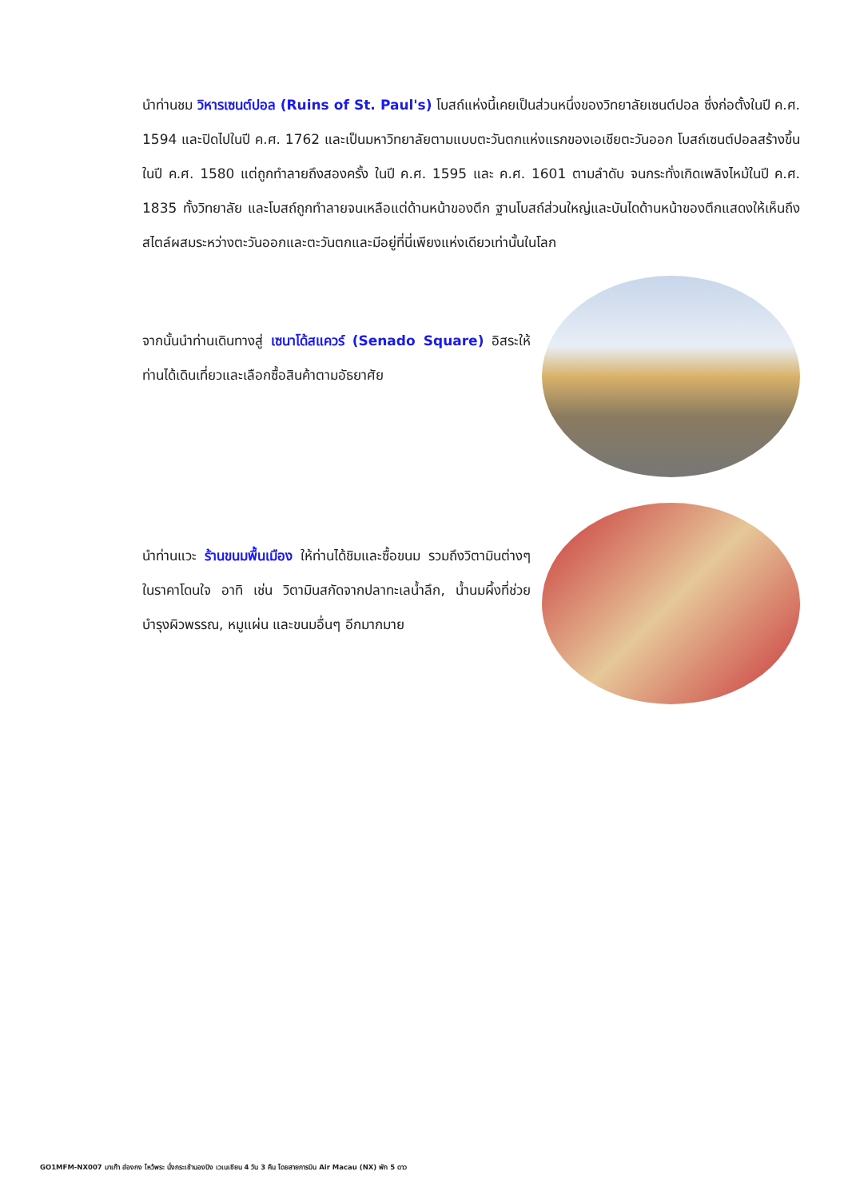นำท่านชม วิหารเซนต์ปอล (Ruins of St. Paul's) โบสถ์แห่งนี้เคยเป็นส่วนหนึ่งของวิทยาลัยเซนต์ปอล ซึ่งก่อตั้งในปี ค.ศ. 1594 และปิดไปในปี ค.ศ. 1762 และเป็นมหาวิทยาลัยตามแบบตะวันตกแห่งแรกของเอเชียตะวันออก โบสถ์เซนต์ปอลสร้างขึ้นในปี ค.ศ. 1580 แต่ถูกทำลายถึงสองครั้ง ในปี ค.ศ. 1595 และ ค.ศ. 1601 ตามลำดับ จนกระทั่งเกิดเพลิงไหม้ในปี ค.ศ. 1835 ทั้งวิทยาลัย และโบสถ์ถูกทำลายจนเหลือแต่ด้านหน้าของตึก ฐานโบสถ์ส่วนใหญ่และบันไดด้านหน้าของตึกแสดงให้เห็นถึงสไตล์ผสมระหว่างตะวันออกและตะวันตกและมีอยู่ที่นี่เพียงแห่งเดียวเท่านั้นในโลก
จากนั้นนำท่านเดินทางสู่ เซนาโด้สแควร์ (Senado Square) อิสระให้ท่านได้เดินเที่ยวและเลือกซื้อสินค้าตามอัธยาศัย
นำท่านแวะ ร้านขนมพื้นเมือง ให้ท่านได้ชิมและซื้อขนม รวมถึงวิตามินต่างๆ ในราคาโดนใจ อาทิ เช่น วิตามินสกัดจากปลาทะเลน้ำลึก, น้ำนมผึ้งที่ช่วยบำรุงผิวพรรณ, หมูแผ่น และขนมอื่นๆ อีกมากมาย
GO1MFM-NX007 มาเก๊า ฮ่องกง ไหว้พระ นั่งกระเช้านองปิง เวเนเชียน 4 วัน 3 คืน โดยสายการบิน Air Macau (NX) พัก 5 ดาว